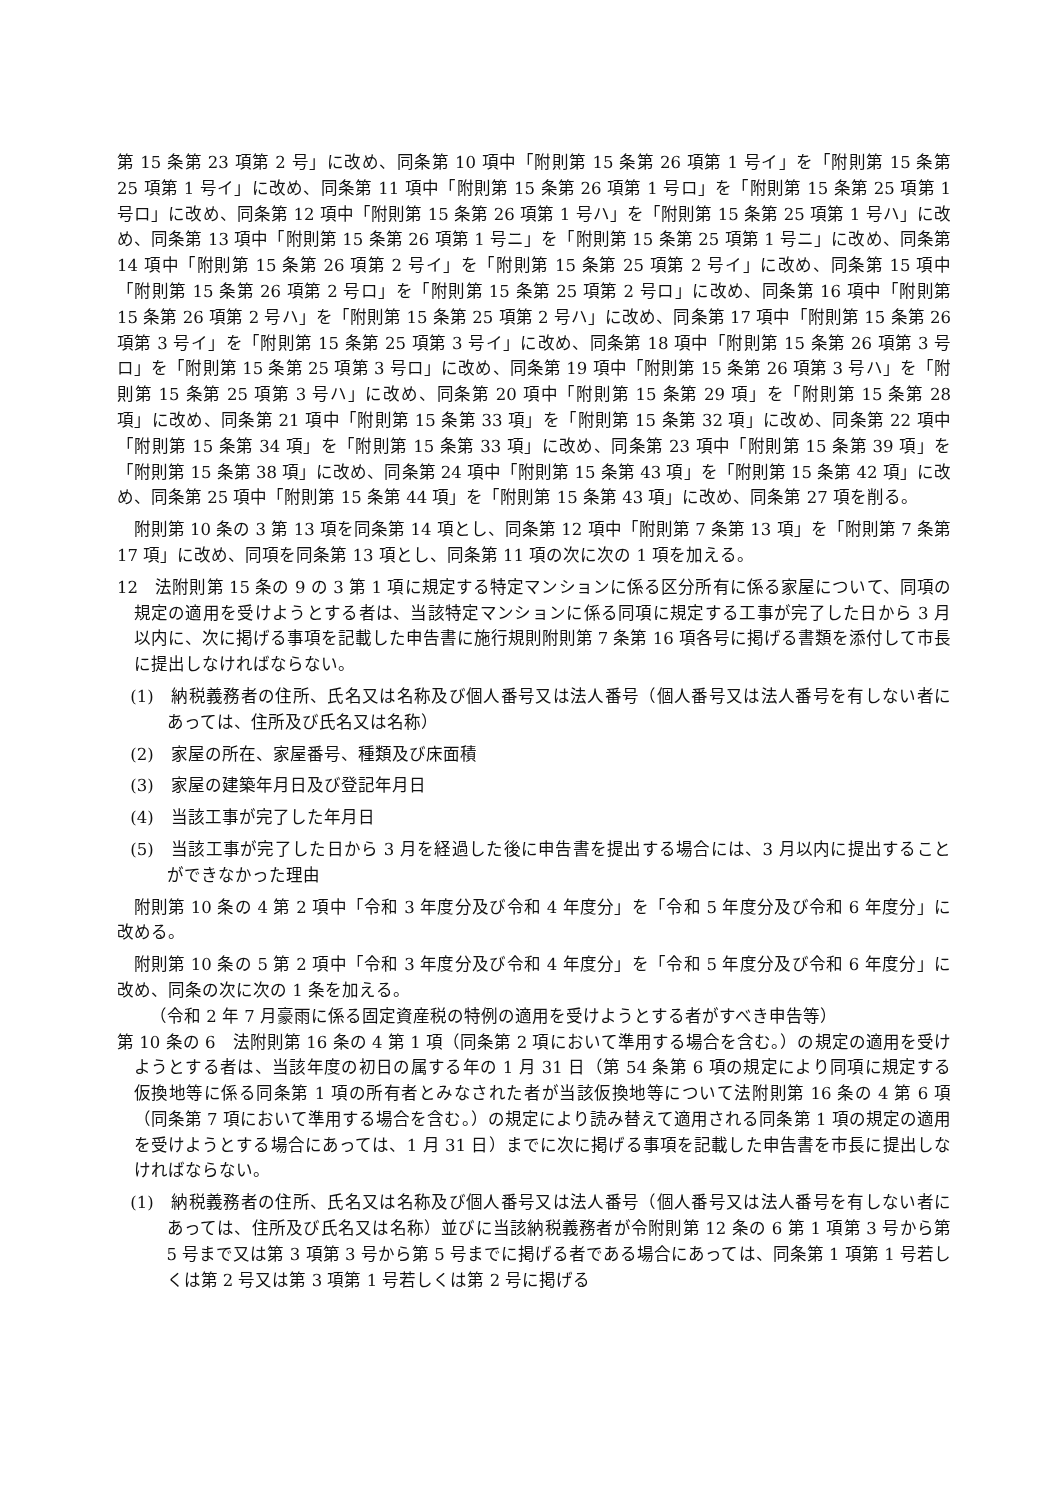第 15 条第 23 項第 2 号」に改め、同条第 10 項中「附則第 15 条第 26 項第 1 号イ」を「附則第 15 条第 25 項第 1 号イ」に改め、同条第 11 項中「附則第 15 条第 26 項第 1 号ロ」を「附則第 15 条第 25 項第 1 号ロ」に改め、同条第 12 項中「附則第 15 条第 26 項第 1 号ハ」を「附則第 15 条第 25 項第 1 号ハ」に改め、同条第 13 項中「附則第 15 条第 26 項第 1 号ニ」を「附則第 15 条第 25 項第 1 号ニ」に改め、同条第 14 項中「附則第 15 条第 26 項第 2 号イ」を「附則第 15 条第 25 項第 2 号イ」に改め、同条第 15 項中「附則第 15 条第 26 項第 2 号ロ」を「附則第 15 条第 25 項第 2 号ロ」に改め、同条第 16 項中「附則第 15 条第 26 項第 2 号ハ」を「附則第 15 条第 25 項第 2 号ハ」に改め、同条第 17 項中「附則第 15 条第 26 項第 3 号イ」を「附則第 15 条第 25 項第 3 号イ」に改め、同条第 18 項中「附則第 15 条第 26 項第 3 号ロ」を「附則第 15 条第 25 項第 3 号ロ」に改め、同条第 19 項中「附則第 15 条第 26 項第 3 号ハ」を「附則第 15 条第 25 項第 3 号ハ」に改め、同条第 20 項中「附則第 15 条第 29 項」を「附則第 15 条第 28 項」に改め、同条第 21 項中「附則第 15 条第 33 項」を「附則第 15 条第 32 項」に改め、同条第 22 項中「附則第 15 条第 34 項」を「附則第 15 条第 33 項」に改め、同条第 23 項中「附則第 15 条第 39 項」を「附則第 15 条第 38 項」に改め、同条第 24 項中「附則第 15 条第 43 項」を「附則第 15 条第 42 項」に改め、同条第 25 項中「附則第 15 条第 44 項」を「附則第 15 条第 43 項」に改め、同条第 27 項を削る。
附則第 10 条の 3 第 13 項を同条第 14 項とし、同条第 12 項中「附則第 7 条第 13 項」を「附則第 7 条第 17 項」に改め、同項を同条第 13 項とし、同条第 11 項の次に次の 1 項を加える。
12　法附則第 15 条の 9 の 3 第 1 項に規定する特定マンションに係る区分所有に係る家屋について、同項の規定の適用を受けようとする者は、当該特定マンションに係る同項に規定する工事が完了した日から 3 月以内に、次に掲げる事項を記載した申告書に施行規則附則第 7 条第 16 項各号に掲げる書類を添付して市長に提出しなければならない。
(1)　納税義務者の住所、氏名又は名称及び個人番号又は法人番号（個人番号又は法人番号を有しない者にあっては、住所及び氏名又は名称）
(2)　家屋の所在、家屋番号、種類及び床面積
(3)　家屋の建築年月日及び登記年月日
(4)　当該工事が完了した年月日
(5)　当該工事が完了した日から 3 月を経過した後に申告書を提出する場合には、3 月以内に提出することができなかった理由
附則第 10 条の 4 第 2 項中「令和 3 年度分及び令和 4 年度分」を「令和 5 年度分及び令和 6 年度分」に改める。
附則第 10 条の 5 第 2 項中「令和 3 年度分及び令和 4 年度分」を「令和 5 年度分及び令和 6 年度分」に改め、同条の次に次の 1 条を加える。
（令和 2 年 7 月豪雨に係る固定資産税の特例の適用を受けようとする者がすべき申告等）
第 10 条の 6　法附則第 16 条の 4 第 1 項（同条第 2 項において準用する場合を含む。）の規定の適用を受けようとする者は、当該年度の初日の属する年の 1 月 31 日（第 54 条第 6 項の規定により同項に規定する仮換地等に係る同条第 1 項の所有者とみなされた者が当該仮換地等について法附則第 16 条の 4 第 6 項（同条第 7 項において準用する場合を含む。）の規定により読み替えて適用される同条第 1 項の規定の適用を受けようとする場合にあっては、1 月 31 日）までに次に掲げる事項を記載した申告書を市長に提出しなければならない。
(1)　納税義務者の住所、氏名又は名称及び個人番号又は法人番号（個人番号又は法人番号を有しない者にあっては、住所及び氏名又は名称）並びに当該納税義務者が令附則第 12 条の 6 第 1 項第 3 号から第 5 号まで又は第 3 項第 3 号から第 5 号までに掲げる者である場合にあっては、同条第 1 項第 1 号若しくは第 2 号又は第 3 項第 1 号若しくは第 2 号に掲げる